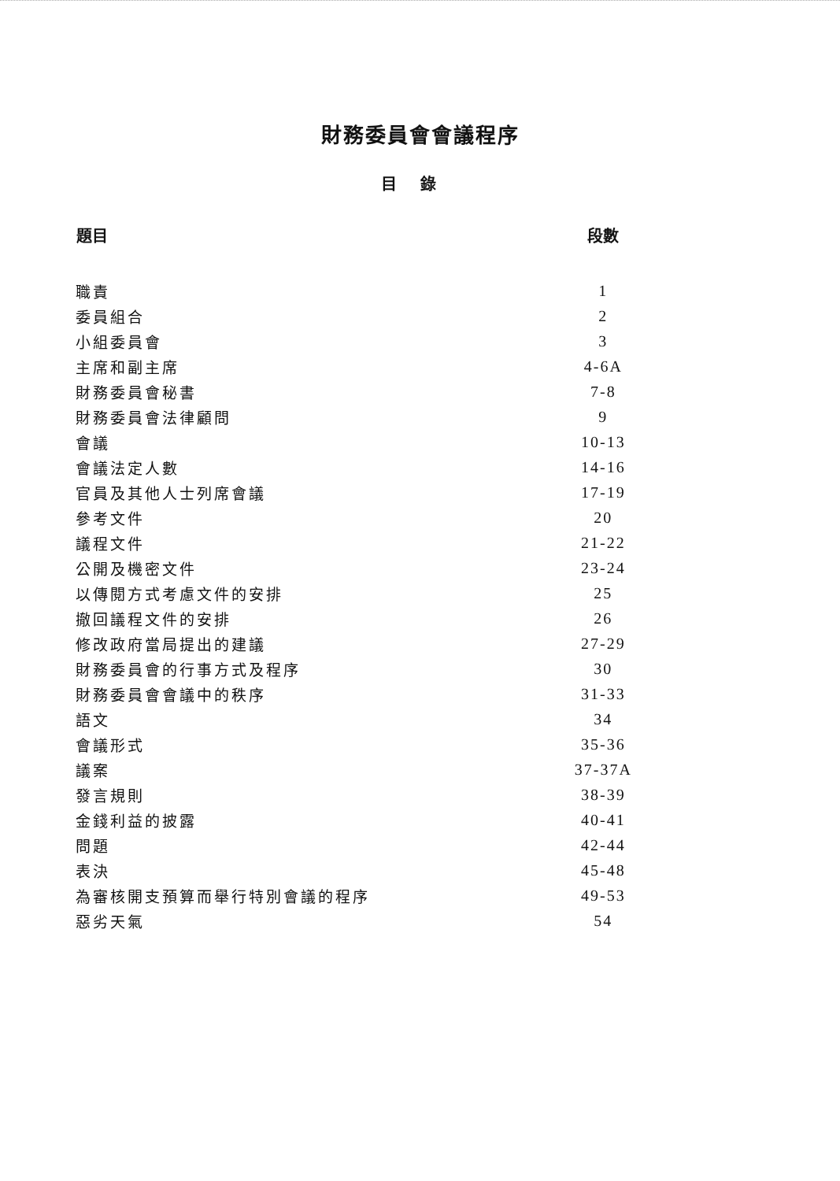財務委員會會議程序
目錄
| 題目 | 段數 |
| --- | --- |
| 職責 | 1 |
| 委員組合 | 2 |
| 小組委員會 | 3 |
| 主席和副主席 | 4-6A |
| 財務委員會秘書 | 7-8 |
| 財務委員會法律顧問 | 9 |
| 會議 | 10-13 |
| 會議法定人數 | 14-16 |
| 官員及其他人士列席會議 | 17-19 |
| 參考文件 | 20 |
| 議程文件 | 21-22 |
| 公開及機密文件 | 23-24 |
| 以傳閱方式考慮文件的安排 | 25 |
| 撤回議程文件的安排 | 26 |
| 修改政府當局提出的建議 | 27-29 |
| 財務委員會的行事方式及程序 | 30 |
| 財務委員會會議中的秩序 | 31-33 |
| 語文 | 34 |
| 會議形式 | 35-36 |
| 議案 | 37-37A |
| 發言規則 | 38-39 |
| 金錢利益的披露 | 40-41 |
| 問題 | 42-44 |
| 表決 | 45-48 |
| 為審核開支預算而舉行特別會議的程序 | 49-53 |
| 惡劣天氣 | 54 |